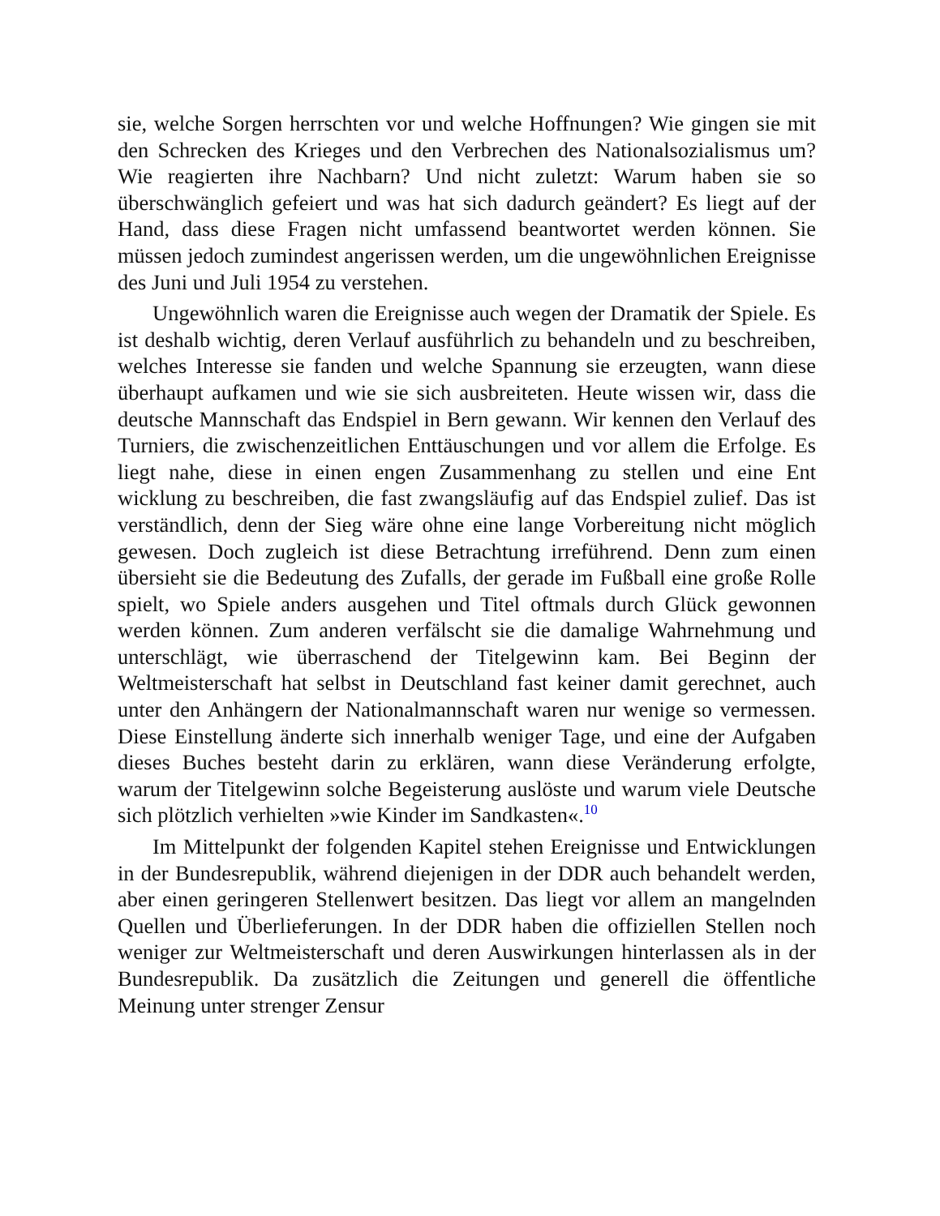sie, welche Sorgen herrschten vor und welche Hoffnungen? Wie gingen sie mit den Schrecken des Krieges und den Verbrechen des Nationalsozialismus um? Wie reagierten ihre Nachbarn? Und nicht zuletzt: Warum haben sie so überschwänglich gefeiert und was hat sich dadurch geändert? Es liegt auf der Hand, dass diese Fragen nicht umfassend beantwortet werden können. Sie müssen jedoch zumindest angerissen werden, um die ungewöhnlichen Ereignisse des Juni und Juli 1954 zu verstehen.
Ungewöhnlich waren die Ereignisse auch wegen der Dramatik der Spiele. Es ist deshalb wichtig, deren Verlauf ausführlich zu behandeln und zu beschreiben, welches Interesse sie fanden und welche Spannung sie erzeugten, wann diese überhaupt aufkamen und wie sie sich ausbreiteten. Heute wissen wir, dass die deutsche Mannschaft das Endspiel in Bern gewann. Wir kennen den Verlauf des Turniers, die zwischenzeitlichen Enttäuschungen und vor allem die Erfolge. Es liegt nahe, diese in einen engen Zusammenhang zu stellen und eine Ent wicklung zu beschreiben, die fast zwangsläufig auf das Endspiel zulief. Das ist verständlich, denn der Sieg wäre ohne eine lange Vorbereitung nicht möglich gewesen. Doch zugleich ist diese Betrachtung irreführend. Denn zum einen übersieht sie die Bedeutung des Zufalls, der gerade im Fußball eine große Rolle spielt, wo Spiele anders ausgehen und Titel oftmals durch Glück gewonnen werden können. Zum anderen verfälscht sie die damalige Wahrnehmung und unterschlägt, wie überraschend der Titelgewinn kam. Bei Beginn der Weltmeisterschaft hat selbst in Deutschland fast keiner damit gerechnet, auch unter den Anhängern der Nationalmannschaft waren nur wenige so vermessen. Diese Einstellung änderte sich innerhalb weniger Tage, und eine der Aufgaben dieses Buches besteht darin zu erklären, wann diese Veränderung erfolgte, warum der Titelgewinn solche Begeisterung auslöste und warum viele Deutsche sich plötzlich verhielten »wie Kinder im Sandkasten«.<sup>10</sup>
Im Mittelpunkt der folgenden Kapitel stehen Ereignisse und Entwicklungen in der Bundesrepublik, während diejenigen in der DDR auch behandelt werden, aber einen geringeren Stellenwert besitzen. Das liegt vor allem an mangelnden Quellen und Überlieferungen. In der DDR haben die offiziellen Stellen noch weniger zur Weltmeisterschaft und deren Auswirkungen hinterlassen als in der Bundesrepublik. Da zusätzlich die Zeitungen und generell die öffentliche Meinung unter strenger Zensur